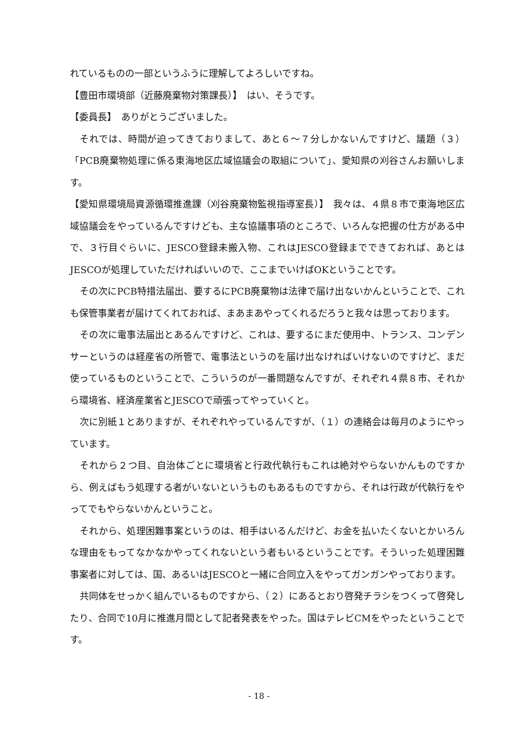れているものの一部というふうに理解してよろしいですね。
【豊田市環境部（近藤廃棄物対策課長）】　はい、そうです。
【委員長】　ありがとうございました。
それでは、時間が迫ってきておりまして、あと６～７分しかないんですけど、議題（３）「PCB廃棄物処理に係る東海地区広域協議会の取組について」、愛知県の刈谷さんお願いします。
【愛知県環境局資源循環推進課（刈谷廃棄物監視指導室長）】　我々は、４県８市で東海地区広域協議会をやっているんですけども、主な協議事項のところで、いろんな把握の仕方がある中で、３行目ぐらいに、JESCO登録未搬入物、これはJESCO登録までできておれば、あとはJESCOが処理していただければいいので、ここまでいけばOKということです。
その次にPCB特措法届出、要するにPCB廃棄物は法律で届け出ないかんということで、これも保管事業者が届けてくれておれば、まあまあやってくれるだろうと我々は思っております。
その次に電事法届出とあるんですけど、これは、要するにまだ使用中、トランス、コンデンサーというのは経産省の所管で、電事法というのを届け出なければいけないのですけど、まだ使っているものということで、こういうのが一番問題なんですが、それぞれ４県８市、それから環境省、経済産業省とJESCOで頑張ってやっていくと。
次に別紙１とありますが、それぞれやっているんですが、（１）の連絡会は毎月のようにやっています。
それから２つ目、自治体ごとに環境省と行政代執行もこれは絶対やらないかんものですから、例えばもう処理する者がいないというものもあるものですから、それは行政が代執行をやってでもやらないかんということ。
それから、処理困難事案というのは、相手はいるんだけど、お金を払いたくないとかいろんな理由をもってなかなかやってくれないという者もいるということです。そういった処理困難事案者に対しては、国、あるいはJESCOと一緒に合同立入をやってガンガンやっております。
共同体をせっかく組んでいるものですから、（２）にあるとおり啓発チラシをつくって啓発したり、合同で10月に推進月間として記者発表をやった。国はテレビCMをやったということです。
- 18 -